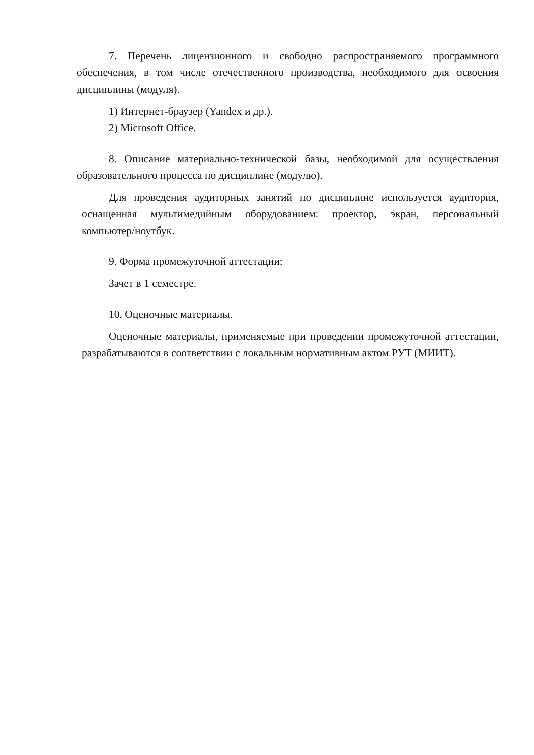7. Перечень лицензионного и свободно распространяемого программного обеспечения, в том числе отечественного производства, необходимого для освоения дисциплины (модуля).
1) Интернет-браузер (Yandex и др.).
2) Microsoft Office.
8. Описание материально-технической базы, необходимой для осуществления образовательного процесса по дисциплине (модулю).
Для проведения аудиторных занятий по дисциплине используется аудитория, оснащенная мультимедийным оборудованием: проектор, экран, персональный компьютер/ноутбук.
9. Форма промежуточной аттестации:
Зачет в 1 семестре.
10. Оценочные материалы.
Оценочные материалы, применяемые при проведении промежуточной аттестации, разрабатываются в соответствии с локальным нормативным актом РУТ (МИИТ).